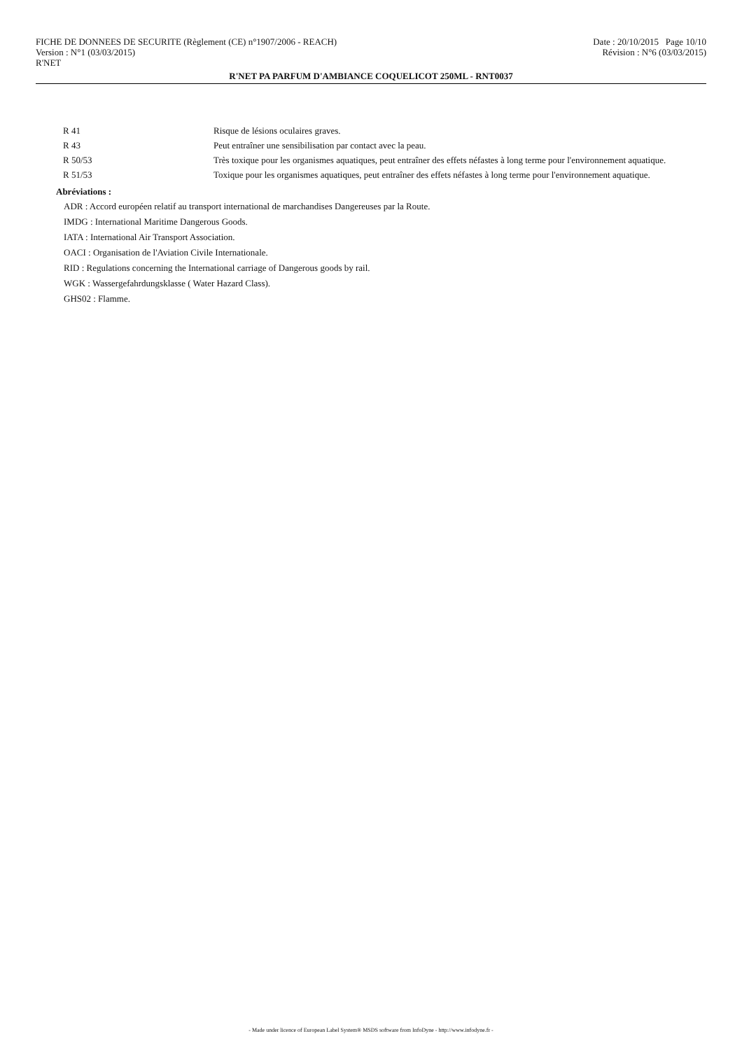FICHE DE DONNEES DE SECURITE (Règlement (CE) n°1907/2006 - REACH) Date : 20/10/2015 Page 10/10
Version : N°1 (03/03/2015) Révision : N°6 (03/03/2015)
R'NET
R'NET PA PARFUM D'AMBIANCE COQUELICOT 250ML - RNT0037
| R 41 | Risque de lésions oculaires graves. |
| R 43 | Peut entraîner une sensibilisation par contact avec la peau. |
| R 50/53 | Très toxique pour les organismes aquatiques, peut entraîner des effets néfastes à long terme pour l'environnement aquatique. |
| R 51/53 | Toxique pour les organismes aquatiques, peut entraîner des effets néfastes à long terme pour l'environnement aquatique. |
Abréviations :
ADR : Accord européen relatif au transport international de marchandises Dangereuses par la Route.
IMDG : International Maritime Dangerous Goods.
IATA : International Air Transport Association.
OACI : Organisation de l'Aviation Civile Internationale.
RID : Regulations concerning the International carriage of Dangerous goods by rail.
WGK : Wassergefahrdungsklasse ( Water Hazard Class).
GHS02 : Flamme.
- Made under licence of European Label System® MSDS software from InfoDyne - http://www.infodyne.fr -